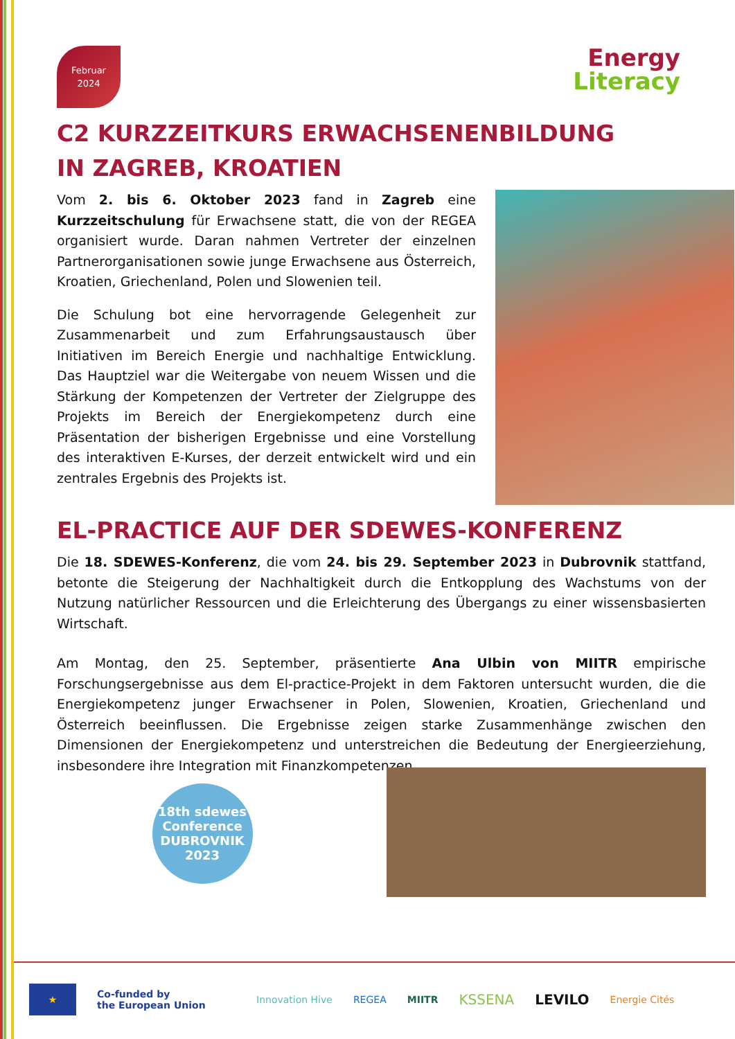Februar
2024
Energy
Literacy
C2 KURZZEITKURS ERWACHSENENBILDUNG
IN ZAGREB, KROATIEN
Vom 2. bis 6. Oktober 2023 fand in Zagreb eine Kurzzeitschulung für Erwachsene statt, die von der REGEA organisiert wurde. Daran nahmen Vertreter der einzelnen Partnerorganisationen sowie junge Erwachsene aus Österreich, Kroatien, Griechenland, Polen und Slowenien teil.
Die Schulung bot eine hervorragende Gelegenheit zur Zusammenarbeit und zum Erfahrungsaustausch über Initiativen im Bereich Energie und nachhaltige Entwicklung. Das Hauptziel war die Weitergabe von neuem Wissen und die Stärkung der Kompetenzen der Vertreter der Zielgruppe des Projekts im Bereich der Energiekompetenz durch eine Präsentation der bisherigen Ergebnisse und eine Vorstellung des interaktiven E-Kurses, der derzeit entwickelt wird und ein zentrales Ergebnis des Projekts ist.
EL-PRACTICE AUF DER SDEWES-KONFERENZ
Die 18. SDEWES-Konferenz, die vom 24. bis 29. September 2023 in Dubrovnik stattfand, betonte die Steigerung der Nachhaltigkeit durch die Entkopplung des Wachstums von der Nutzung natürlicher Ressourcen und die Erleichterung des Übergangs zu einer wissensbasierten Wirtschaft.
Am Montag, den 25. September, präsentierte Ana Ulbin von MIITR empirische Forschungsergebnisse aus dem El-practice-Projekt in dem Faktoren untersucht wurden, die die Energiekompetenz junger Erwachsener in Polen, Slowenien, Kroatien, Griechenland und Österreich beeinflussen. Die Ergebnisse zeigen starke Zusammenhänge zwischen den Dimensionen der Energiekompetenz und unterstreichen die Bedeutung der Energieerziehung, insbesondere ihre Integration mit Finanzkompetenzen.
18th sdewes
Conference
DUBROVNIK
2023
★
Co-funded by
the European Union
Innovation Hive REGEA MIITR KSSENA LEVILO Energie Cités